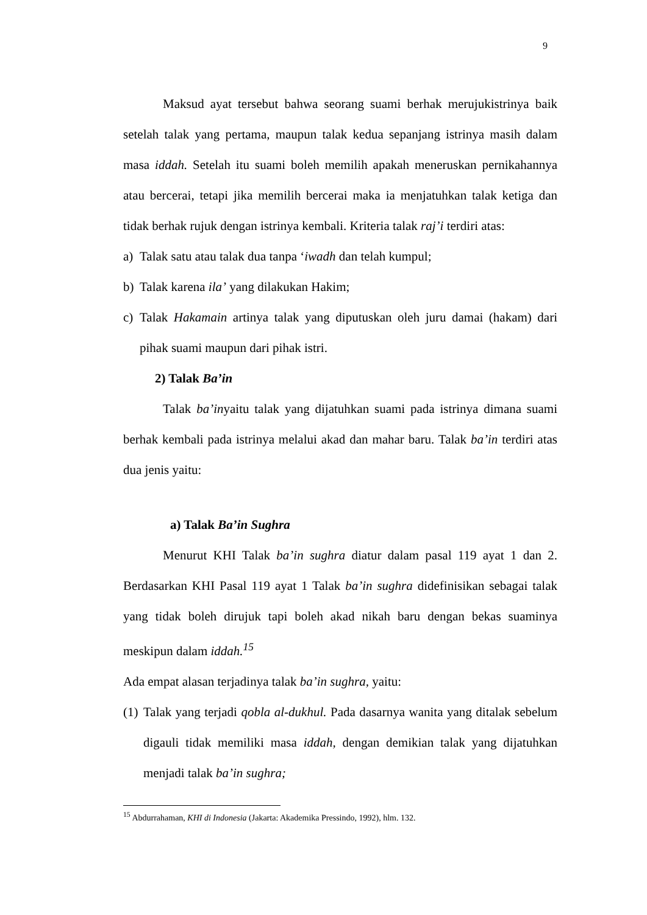9
Maksud ayat tersebut bahwa seorang suami berhak merujukistrinya baik setelah talak yang pertama, maupun talak kedua sepanjang istrinya masih dalam masa iddah. Setelah itu suami boleh memilih apakah meneruskan pernikahannya atau bercerai, tetapi jika memilih bercerai maka ia menjatuhkan talak ketiga dan tidak berhak rujuk dengan istrinya kembali. Kriteria talak raj’i terdiri atas:
a) Talak satu atau talak dua tanpa ‘iwadh dan telah kumpul;
b) Talak karena ila’ yang dilakukan Hakim;
c) Talak Hakamain artinya talak yang diputuskan oleh juru damai (hakam) dari pihak suami maupun dari pihak istri.
2) Talak Ba’in
Talak ba’inyaitu talak yang dijatuhkan suami pada istrinya dimana suami berhak kembali pada istrinya melalui akad dan mahar baru. Talak ba’in terdiri atas dua jenis yaitu:
a) Talak Ba’in Sughra
Menurut KHI Talak ba’in sughra diatur dalam pasal 119 ayat 1 dan 2. Berdasarkan KHI Pasal 119 ayat 1 Talak ba’in sughra didefinisikan sebagai talak yang tidak boleh dirujuk tapi boleh akad nikah baru dengan bekas suaminya meskipun dalam iddah.<sup>15</sup>
Ada empat alasan terjadinya talak ba’in sughra, yaitu:
(1) Talak yang terjadi qobla al-dukhul. Pada dasarnya wanita yang ditalak sebelum digauli tidak memiliki masa iddah, dengan demikian talak yang dijatuhkan menjadi talak ba’in sughra;
<sup>15</sup> Abdurrahaman, KHI di Indonesia (Jakarta: Akademika Pressindo, 1992), hlm. 132.